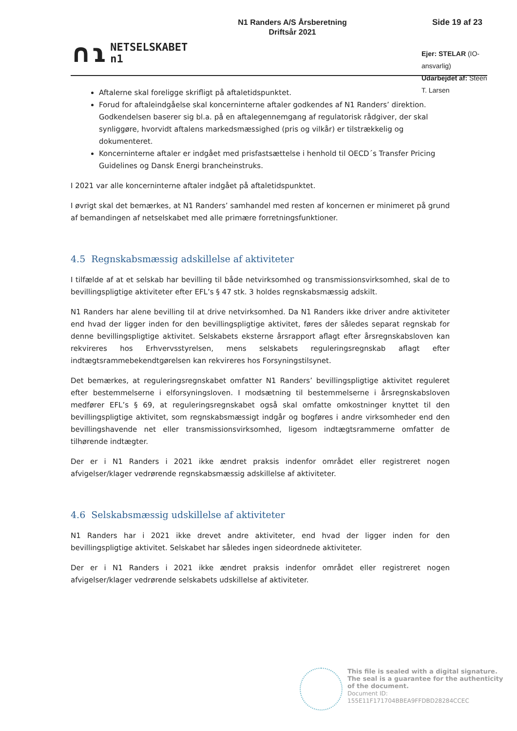∩ɿ NETSELSKABET
n1
N1 Randers A/S Årsberetning
Driftsår 2021
Side 19 af 23
Ejer: STELAR (IO-ansvarlig)
Udarbejdet af: Steen T. Larsen
Aftalerne skal foreligge skrifligt på aftaletidspunktet.
Forud for aftaleindgåelse skal koncerninterne aftaler godkendes af N1 Randers’ direktion. Godkendelsen baserer sig bl.a. på en aftalegennemgang af regulatorisk rådgiver, der skal synliggøre, hvorvidt aftalens markedsmæssighed (pris og vilkår) er tilstrækkelig og dokumenteret.
Koncerninterne aftaler er indgået med prisfastsættelse i henhold til OECD´s Transfer Pricing Guidelines og Dansk Energi brancheinstruks.
I 2021 var alle koncerninterne aftaler indgået på aftaletidspunktet.
I øvrigt skal det bemærkes, at N1 Randers’ samhandel med resten af koncernen er minimeret på grund af bemandingen af netselskabet med alle primære forretningsfunktioner.
4.5 Regnskabsmæssig adskillelse af aktiviteter
I tilfælde af at et selskab har bevilling til både netvirksomhed og transmissionsvirksomhed, skal de to bevillingspligtige aktiviteter efter EFL’s § 47 stk. 3 holdes regnskabsmæssig adskilt.
N1 Randers har alene bevilling til at drive netvirksomhed. Da N1 Randers ikke driver andre aktiviteter end hvad der ligger inden for den bevillingspligtige aktivitet, føres der således separat regnskab for denne bevillingspligtige aktivitet. Selskabets eksterne årsrapport aflagt efter årsregnskabsloven kan rekvireres hos Erhvervsstyrelsen, mens selskabets reguleringsregnskab aflagt efter indtægtsrammebekendtgørelsen kan rekvireres hos Forsyningstilsynet.
Det bemærkes, at reguleringsregnskabet omfatter N1 Randers’ bevillingspligtige aktivitet reguleret efter bestemmelserne i elforsyningsloven. I modsætning til bestemmelserne i årsregnskabsloven medfører EFL’s § 69, at reguleringsregnskabet også skal omfatte omkostninger knyttet til den bevillingspligtige aktivitet, som regnskabsmæssigt indgår og bogføres i andre virksomheder end den bevillingshavende net eller transmissionsvirksomhed, ligesom indtægtsrammerne omfatter de tilhørende indtægter.
Der er i N1 Randers i 2021 ikke ændret praksis indenfor området eller registreret nogen afvigelser/klager vedrørende regnskabsmæssig adskillelse af aktiviteter.
4.6 Selskabsmæssig udskillelse af aktiviteter
N1 Randers har i 2021 ikke drevet andre aktiviteter, end hvad der ligger inden for den bevillingspligtige aktivitet. Selskabet har således ingen sideordnede aktiviteter.
Der er i N1 Randers i 2021 ikke ændret praksis indenfor området eller registreret nogen afvigelser/klager vedrørende selskabets udskillelse af aktiviteter.
This file is sealed with a digital signature.
The seal is a guarantee for the authenticity
of the document.
Document ID:
155E11F171704BBEA9FFDBD28284CCEC